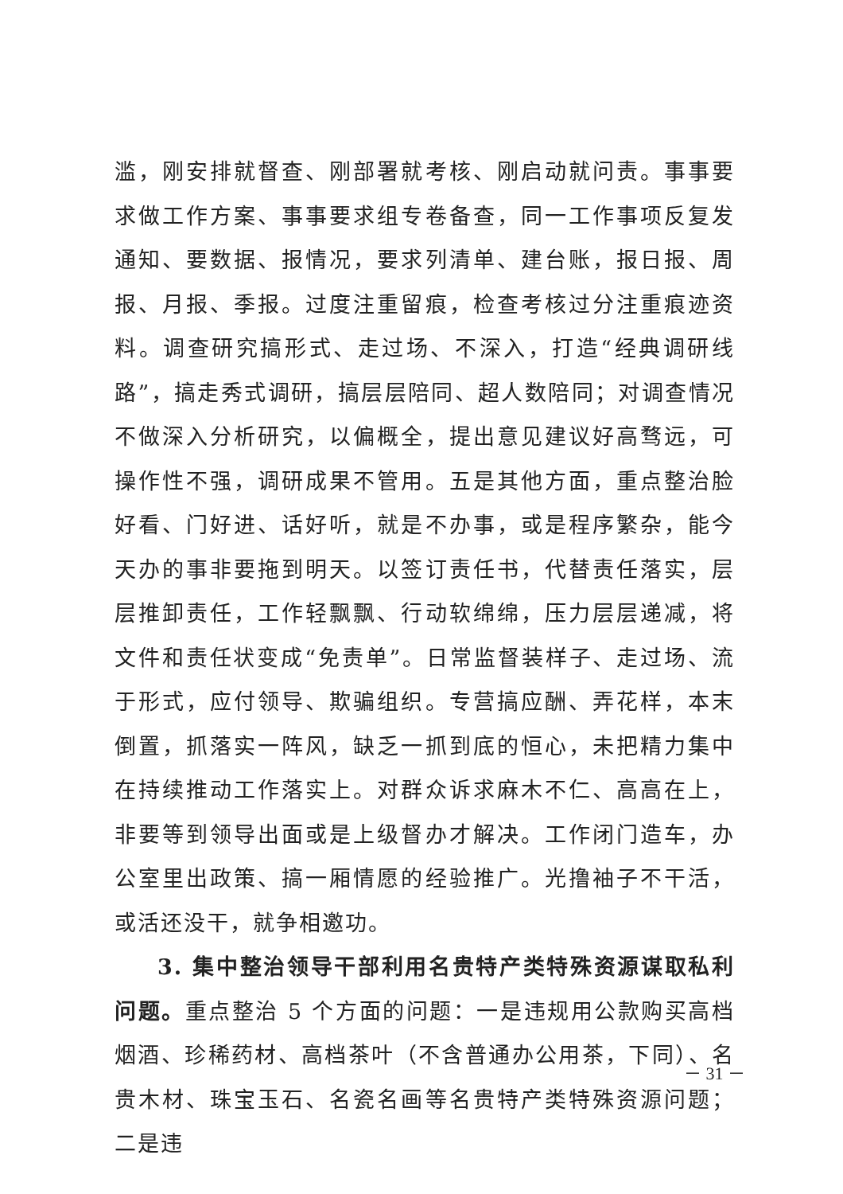滥，刚安排就督查、刚部署就考核、刚启动就问责。事事要求做工作方案、事事要求组专卷备查，同一工作事项反复发通知、要数据、报情况，要求列清单、建台账，报日报、周报、月报、季报。过度注重留痕，检查考核过分注重痕迹资料。调查研究搞形式、走过场、不深入，打造“经典调研线路”，搞走秀式调研，搞层层陪同、超人数陪同；对调查情况不做深入分析研究，以偏概全，提出意见建议好高骛远，可操作性不强，调研成果不管用。五是其他方面，重点整治脸好看、门好进、话好听，就是不办事，或是程序繁杂，能今天办的事非要拖到明天。以签订责任书，代替责任落实，层层推卸责任，工作轻飘飘、行动软绵绵，压力层层递减，将文件和责任状变成“免责单”。日常监督装样子、走过场、流于形式，应付领导、欺骗组织。专营搞应酬、弄花样，本末倒置，抓落实一阵风，缺乏一抓到底的恒心，未把精力集中在持续推动工作落实上。对群众诉求麻木不仁、高高在上，非要等到领导出面或是上级督办才解决。工作闭门造车，办公室里出政策、搞一厢情愿的经验推广。光撸袖子不干活，或活还没干，就争相邀功。
3. 集中整治领导干部利用名贵特产类特殊资源谋取私利问题。重点整治 5 个方面的问题：一是违规用公款购买高档烟酒、珍稀药材、高档茶叶（不含普通办公用茶，下同）、名贵木材、珠宝玉石、名瓷名画等名贵特产类特殊资源问题；二是违
－ 31 －